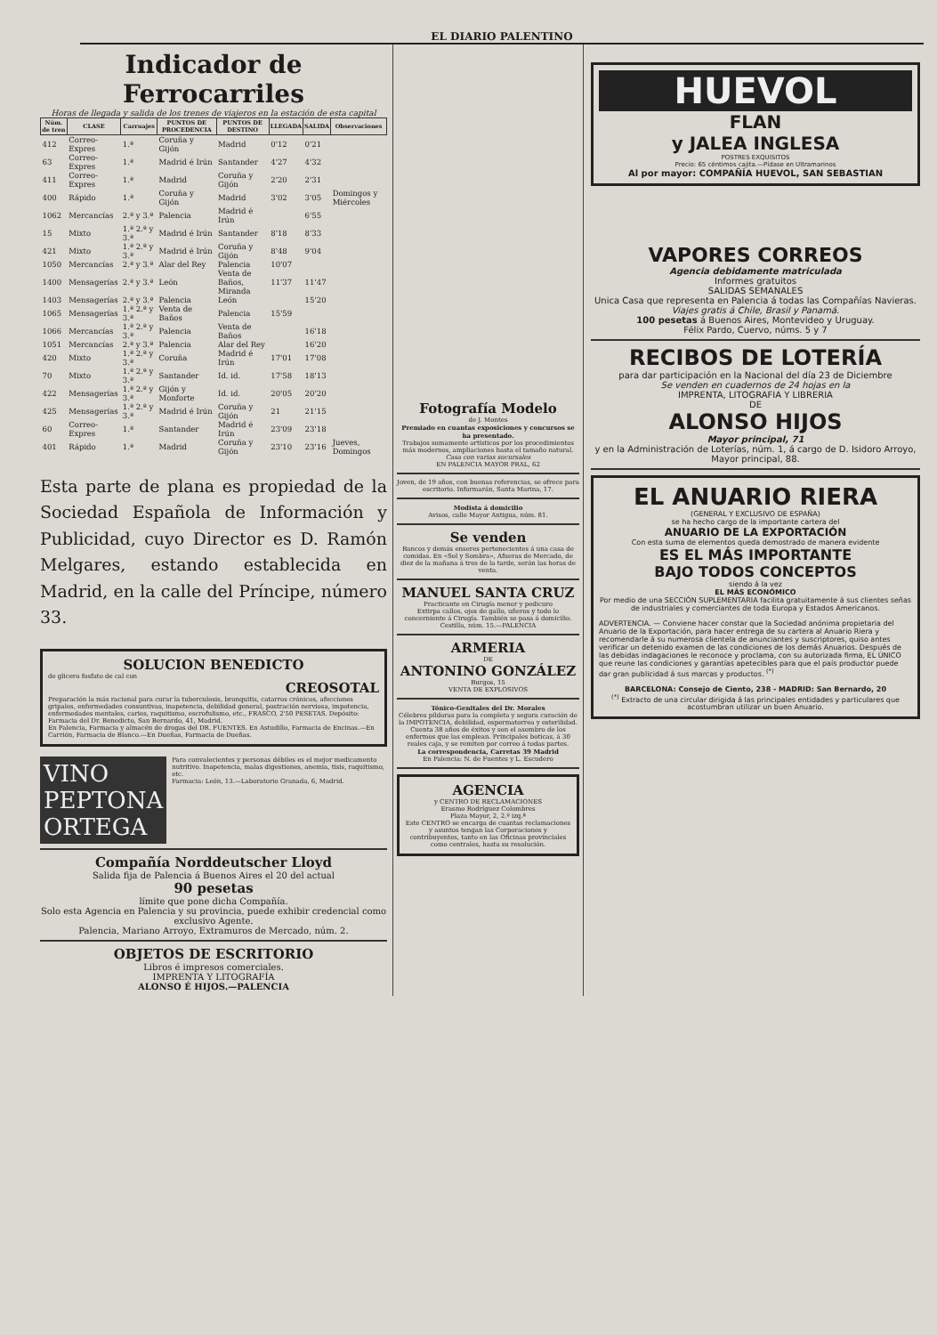EL DIARIO PALENTINO
Indicador de Ferrocarriles
Horas de llegada y salida de los trenes de viajeros en la estación de esta capital
| Núm. de tren | CLASE | Carruajes | PUNTOS DE PROCEDENCIA | PUNTOS DE DESTINO | LLEGADA | SALIDA | Observaciones |
| --- | --- | --- | --- | --- | --- | --- | --- |
| 412 | Correo-Expres | 1.ª | Coruña y Gijón | Madrid | 0'12 | 0'21 | |
| 63 | Correo-Expres | 1.ª | Madrid é Irún | Santander | 4'27 | 4'32 | |
| 411 | Correo-Expres | 1.ª | Madrid | Coruña y Gijón | 2'20 | 2'31 | |
| 400 | Rápido | 1.ª | Coruña y Gijón | Madrid | 3'02 | 3'05 | Domingos y Miércoles |
| 1062 | Mercancías | 2.ª y 3.ª | Palencia | Madrid é Irún | | 6'55 | |
| 15 | Mixto | 1.ª 2.ª y 3.ª | Madrid é Irún | Santander | 8'18 | 8'33 | |
| 421 | Mixto | 1.ª 2.ª y 3.ª | Madrid é Irún | Coruña y Gijón | 8'48 | 9'04 | |
| 1050 | Mercancías | 2.ª y 3.ª | Alar del Rey | Palencia | 10'07 | | |
| 1400 | Mensagerías | 2.ª y 3.ª | León | Venta de Baños, Miranda | 11'37 | 11'47 | |
| 1403 | Mensagerías | 2.ª y 3.ª | Palencia | León | | 15'20 | |
| 1065 | Mensagerías | 1.ª 2.ª y 3.ª | Venta de Baños | Palencia | 15'59 | | |
| 1066 | Mercancías | 1.ª 2.ª y 3.ª | Palencia | Venta de Baños | | 16'18 | |
| 1051 | Mercancías | 2.ª y 3.ª | Palencia | Alar del Rey | | 16'20 | |
| 420 | Mixto | 1.ª 2.ª y 3.ª | Coruña | Madrid é Irún | 17'01 | 17'08 | |
| 70 | Mixto | 1.ª 2.ª y 3.ª | Santander | Id. id. | 17'58 | 18'13 | |
| 422 | Mensagerías | 1.ª 2.ª y 3.ª | Gijón y Monforte | Id. id. | 20'05 | 20'20 | |
| 425 | Mensagerías | 1.ª 2.ª y 3.ª | Madrid é Irún | Coruña y Gijón | 21 | 21'15 | |
| 60 | Correo-Expres | 1.ª | Santander | Madrid é Irún | 23'09 | 23'18 | |
| 401 | Rápido | 1.ª | Madrid | Coruña y Gijón | 23'10 | 23'16 | Jueves, Domingos |
Esta parte de plana es propiedad de la Sociedad Española de Información y Publicidad, cuyo Director es D. Ramón Melgares, estando establecida en Madrid, en la calle del Príncipe, número 33.
SOLUCION BENEDICTO
de glicero fosfato de cal con
CREOSOTAL
Preparación la más racional para curar la tuberculosis, bronquitis, catarros crónicos, afecciones gripales, enfermedades consuntivas, inapetencia, debilidad general, postración nerviosa, impotencia, enfermedades mentales, caries, raquitismo, escrofulismo, etc., FRASCO, 2'50 PESETAS. Depósito: Farmacia del Dr. Benedicto, San Bernardo, 41, Madrid.
En Palencia, Farmacia y almacén de drogas del DR. FUENTES. En Astudillo, Farmacia de Encinas.—En Carrión, Farmacia de Blanco.—En Dueñas, Farmacia de Dueñas.
VINO PEPTONA ORTEGA
Para convalecientes y personas débiles es el mejor medicamento nutritivo. Inapetencia, malas digestiones, anemia, tisis, raquitismo, etc.
Farmacia: León, 13.—Laboratorio Granada, 6, Madrid.
Compañía Norddeutscher Lloyd
Salida fija de Palencia á Buenos Aires el 20 del actual
90 pesetas
límite que pone dicha Compañía.
Solo esta Agencia en Palencia y su provincia, puede exhibir credencial como exclusivo Agente.
Palencia, Mariano Arroyo, Extramuros de Mercado, núm. 2.
OBJETOS DE ESCRITORIO
Libros é impresos comerciales.
IMPRENTA Y LITOGRAFÍA
ALONSO É HIJOS.—PALENCIA
Fotografía Modelo
de J. Montes
Premiado en cuantas exposiciones y concursos se ha presentado.
Trabajos sumamente artísticos por los procedimientos más modernos, ampliaciones hasta el tamaño natural.
Casa con varias sucursales
EN PALENCIA MAYOR PRAL, 62
Joven, de 19 años, con buenas referencias, se ofrece para escritorio. Informarán, Santa Marina, 17.
Modista á domicilio
Avisos, calle Mayor Antigua, núm. 81.
Se venden
Bancos y demás enseres pertenecientes á una casa de comidas. En «Sol y Sombra», Afueras de Mercado, de diez de la mañana á tres de la tarde, serán las horas de venta.
MANUEL SANTA CRUZ
Practicante en Cirugía menor y pedicuro
Extirpa callos, ojos de gallo, uñeros y todo lo concerniente á Cirugía. También se pasa á domicilio.
Cestilla, núm. 15.—PALENCIA
ARMERIA
DE
ANTONINO GONZÁLEZ
Burgos, 15
VENTA DE EXPLOSIVOS
Tónico-Genitales del Dr. Morales
Célebres píldoras para la completa y segura curación de la IMPOTENCIA, debilidad, espermatorrea y esterilidad. Cuenta 38 años de éxitos y son el asombro de los enfermos que las emplean. Principales boticas, á 30 reales caja, y se remiten por correo á todas partes.
La correspondencia, Carretas 39 Madrid
En Palencia: N. de Fuentes y L. Escudero
AGENCIA
y CENTRO DE RECLAMACIONES
Erasmo Rodríguez Colombres
Plaza Mayor, 2, 2.º izq.ª
Este CENTRO se encarga de cuantas reclamaciones y asuntos tengan las Corporaciones y contribuyentes, tanto en las Oficinas provinciales como centrales, hasta su resolución.
HUEVOL
FLAN
y JALEA INGLESA
POSTRES EXQUISITOS
Precio: 65 céntimos cajita.—Pídase en Ultramarinos
Al por mayor: COMPAÑÍA HUEVOL, SAN SEBASTIAN
VAPORES CORREOS
Agencia debidamente matriculada
Informes gratuitos
SALIDAS SEMANALES
Unica Casa que representa en Palencia á todas las Compañías Navieras.
Viajes gratis á Chile, Brasil y Panamá.
100 pesetas á Buenos Aires, Montevideo y Uruguay.
Félix Pardo, Cuervo, núms. 5 y 7
RECIBOS DE LOTERÍA
para dar participación en la Nacional del día 23 de Diciembre
Se venden en cuadernos de 24 hojas en la
IMPRENTA, LITOGRAFIA Y LIBRERIA
DE
ALONSO HIJOS
Mayor principal, 71
y en la Administración de Loterías, núm. 1, á cargo de D. Isidoro Arroyo, Mayor principal, 88.
EL ANUARIO RIERA
(GENERAL Y EXCLUSIVO DE ESPAÑA)
se ha hecho cargo de la importante cartera del
ANUARIO DE LA EXPORTACIÓN
Con esta suma de elementos queda demostrado de manera evidente
ES EL MÁS IMPORTANTE
BAJO TODOS CONCEPTOS
siendo á la vez
EL MÁS ECONÓMICO
Por medio de una SECCIÓN SUPLEMENTARIA facilita gratuitamente á sus clientes señas de industriales y comerciantes de toda Europa y Estados Americanos.
ADVERTENCIA. — Conviene hacer constar que la Sociedad anónima propietaria del Anuario de la Exportación, para hacer entrega de su cartera al Anuario Riera y recomendarle á su numerosa clientela de anunciantes y suscriptores, quiso antes verificar un detenido examen de las condiciones de los demás Anuarios. Después de las debidas indagaciones le reconoce y proclama, con su autorizada firma, EL ÚNICO que reune las condiciones y garantías apetecibles para que el país productor puede dar gran publicidad á sus marcas y productos. <sup>(*)</sup>
BARCELONA: Consejo de Ciento, 238 - MADRID: San Bernardo, 20
<sup>(*)</sup> Extracto de una circular dirigida á las principales entidades y particulares que acostumbran utilizar un buen Anuario.